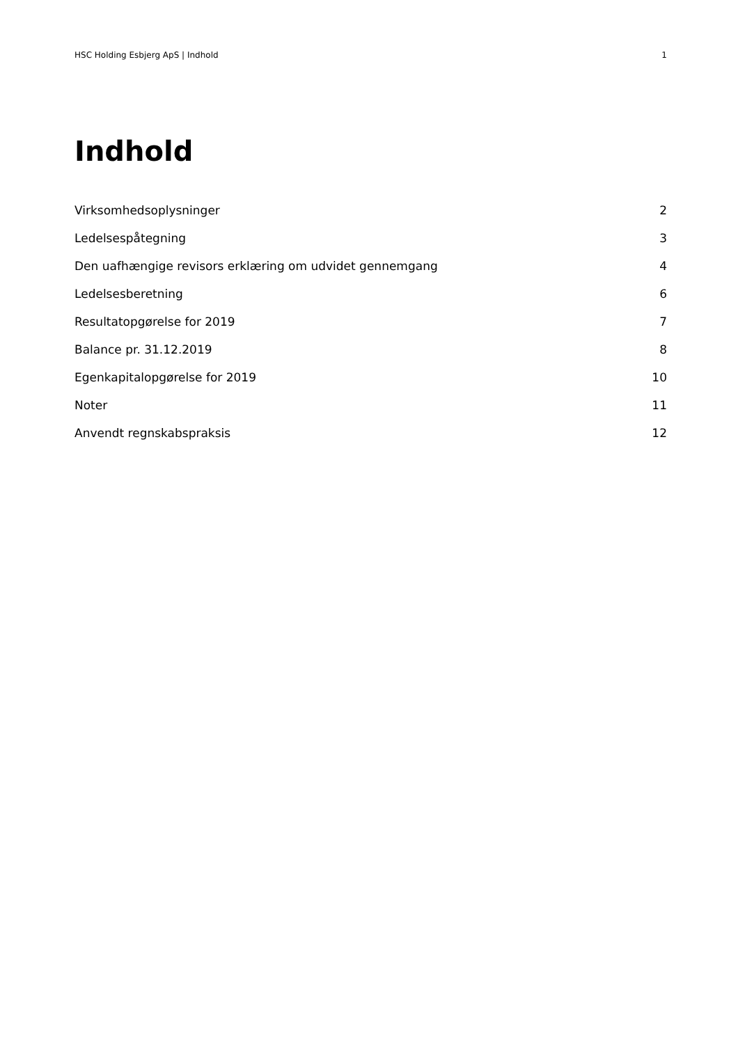HSC Holding Esbjerg ApS | Indhold 1
Indhold
Virksomhedsoplysninger 2
Ledelsespåtegning 3
Den uafhængige revisors erklæring om udvidet gennemgang 4
Ledelsesberetning 6
Resultatopgørelse for 2019 7
Balance pr. 31.12.2019 8
Egenkapitalopgørelse for 2019 10
Noter 11
Anvendt regnskabspraksis 12